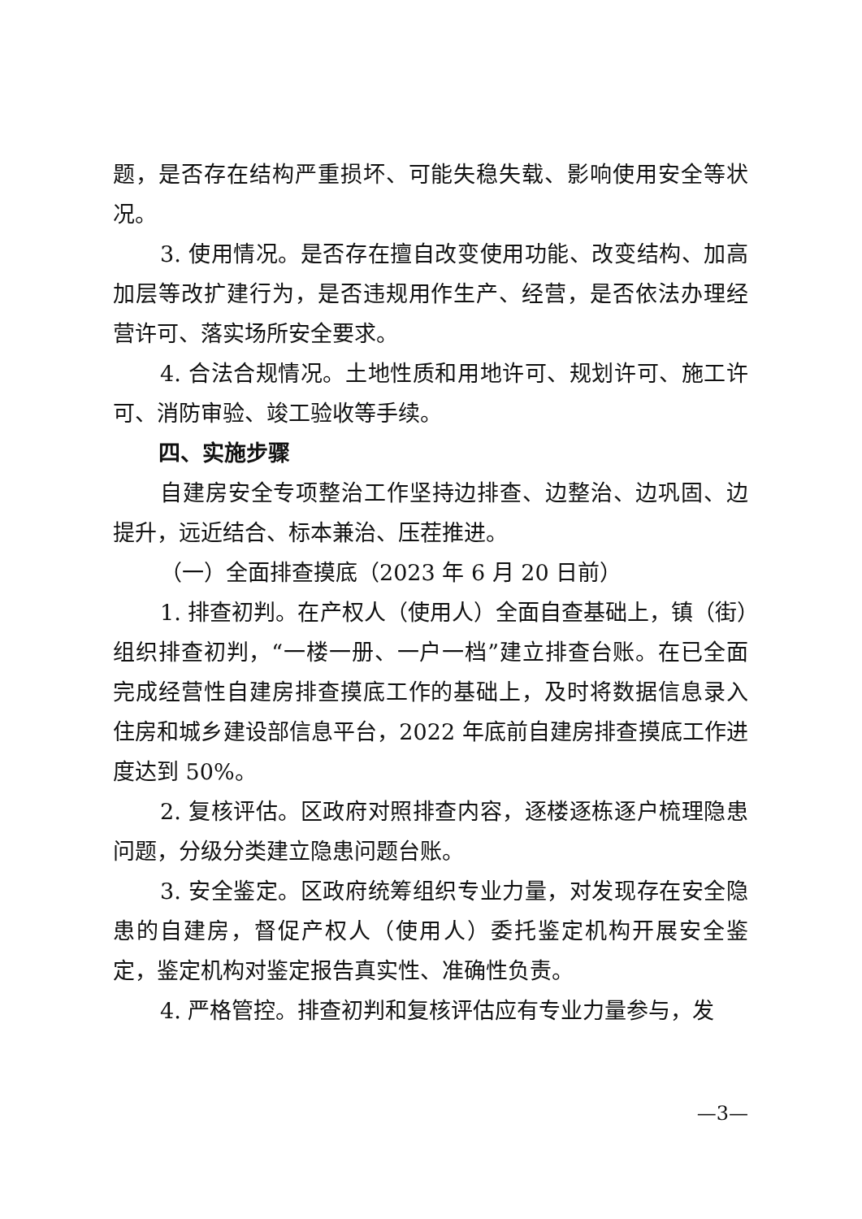题，是否存在结构严重损坏、可能失稳失载、影响使用安全等状况。
3. 使用情况。是否存在擅自改变使用功能、改变结构、加高加层等改扩建行为，是否违规用作生产、经营，是否依法办理经营许可、落实场所安全要求。
4. 合法合规情况。土地性质和用地许可、规划许可、施工许可、消防审验、竣工验收等手续。
四、实施步骤
自建房安全专项整治工作坚持边排查、边整治、边巩固、边提升，远近结合、标本兼治、压茬推进。
（一）全面排查摸底（2023 年 6 月 20 日前）
1. 排查初判。在产权人（使用人）全面自查基础上，镇（街）组织排查初判，“一楼一册、一户一档”建立排查台账。在已全面完成经营性自建房排查摸底工作的基础上，及时将数据信息录入住房和城乡建设部信息平台，2022 年底前自建房排查摸底工作进度达到 50%。
2. 复核评估。区政府对照排查内容，逐楼逐栋逐户梳理隐患问题，分级分类建立隐患问题台账。
3. 安全鉴定。区政府统筹组织专业力量，对发现存在安全隐患的自建房，督促产权人（使用人）委托鉴定机构开展安全鉴定，鉴定机构对鉴定报告真实性、准确性负责。
4. 严格管控。排查初判和复核评估应有专业力量参与，发
—3—